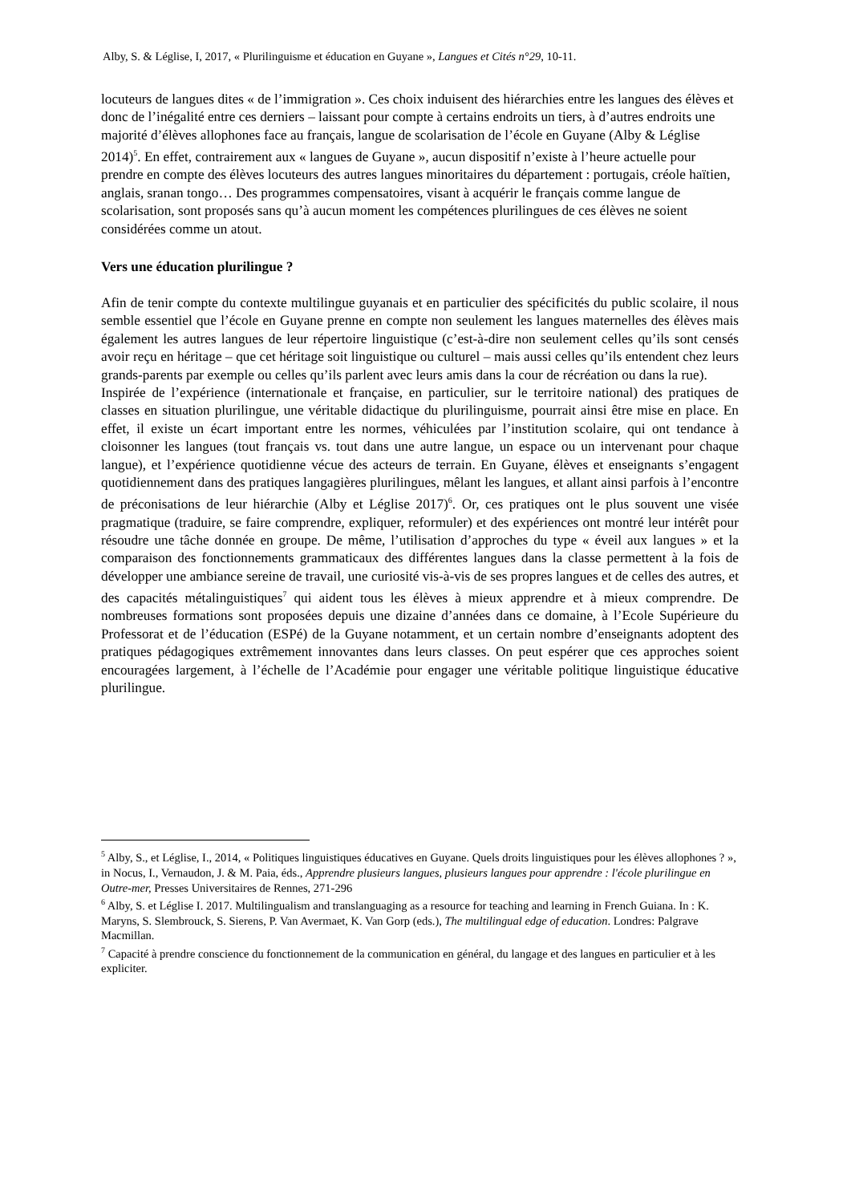Alby, S. & Léglise, I, 2017, « Plurilinguisme et éducation en Guyane », Langues et Cités n°29, 10-11.
locuteurs de langues dites « de l’immigration ». Ces choix induisent des hiérarchies entre les langues des élèves et donc de l’inégalité entre ces derniers – laissant pour compte à certains endroits un tiers, à d’autres endroits une majorité d’élèves allophones face au français, langue de scolarisation de l’école en Guyane (Alby & Léglise 2014)<sup>5</sup>. En effet, contrairement aux « langues de Guyane », aucun dispositif n’existe à l’heure actuelle pour prendre en compte des élèves locuteurs des autres langues minoritaires du département : portugais, créole haïtien, anglais, sranan tongo… Des programmes compensatoires, visant à acquérir le français comme langue de scolarisation, sont proposés sans qu’à aucun moment les compétences plurilingues de ces élèves ne soient considérées comme un atout.
Vers une éducation plurilingue ?
Afin de tenir compte du contexte multilingue guyanais et en particulier des spécificités du public scolaire, il nous semble essentiel que l’école en Guyane prenne en compte non seulement les langues maternelles des élèves mais également les autres langues de leur répertoire linguistique (c’est-à-dire non seulement celles qu’ils sont censés avoir reçu en héritage – que cet héritage soit linguistique ou culturel – mais aussi celles qu’ils entendent chez leurs grands-parents par exemple ou celles qu’ils parlent avec leurs amis dans la cour de récréation ou dans la rue).
Inspirée de l’expérience (internationale et française, en particulier, sur le territoire national) des pratiques de classes en situation plurilingue, une véritable didactique du plurilinguisme, pourrait ainsi être mise en place. En effet, il existe un écart important entre les normes, véhiculées par l’institution scolaire, qui ont tendance à cloisonner les langues (tout français vs. tout dans une autre langue, un espace ou un intervenant pour chaque langue), et l’expérience quotidienne vécue des acteurs de terrain. En Guyane, élèves et enseignants s’engagent quotidiennement dans des pratiques langagières plurilingues, mêlant les langues, et allant ainsi parfois à l’encontre de préconisations de leur hiérarchie (Alby et Léglise 2017)<sup>6</sup>. Or, ces pratiques ont le plus souvent une visée pragmatique (traduire, se faire comprendre, expliquer, reformuler) et des expériences ont montré leur intérêt pour résoudre une tâche donnée en groupe. De même, l’utilisation d’approches du type « éveil aux langues » et la comparaison des fonctionnements grammaticaux des différentes langues dans la classe permettent à la fois de développer une ambiance sereine de travail, une curiosité vis-à-vis de ses propres langues et de celles des autres, et des capacités métalinguistiques<sup>7</sup> qui aident tous les élèves à mieux apprendre et à mieux comprendre. De nombreuses formations sont proposées depuis une dizaine d’années dans ce domaine, à l’Ecole Supérieure du Professorat et de l’éducation (ESPé) de la Guyane notamment, et un certain nombre d’enseignants adoptent des pratiques pédagogiques extrêmement innovantes dans leurs classes. On peut espérer que ces approches soient encouragées largement, à l’échelle de l’Académie pour engager une véritable politique linguistique éducative plurilingue.
<sup>5</sup> Alby, S., et Léglise, I., 2014, « Politiques linguistiques éducatives en Guyane. Quels droits linguistiques pour les élèves allophones ? », in Nocus, I., Vernaudon, J. & M. Paia, éds., Apprendre plusieurs langues, plusieurs langues pour apprendre : l'école plurilingue en Outre-mer, Presses Universitaires de Rennes, 271-296
<sup>6</sup> Alby, S. et Léglise I. 2017. Multilingualism and translanguaging as a resource for teaching and learning in French Guiana. In : K. Maryns, S. Slembrouck, S. Sierens, P. Van Avermaet, K. Van Gorp (eds.), The multilingual edge of education. Londres: Palgrave Macmillan.
<sup>7</sup> Capacité à prendre conscience du fonctionnement de la communication en général, du langage et des langues en particulier et à les expliciter.